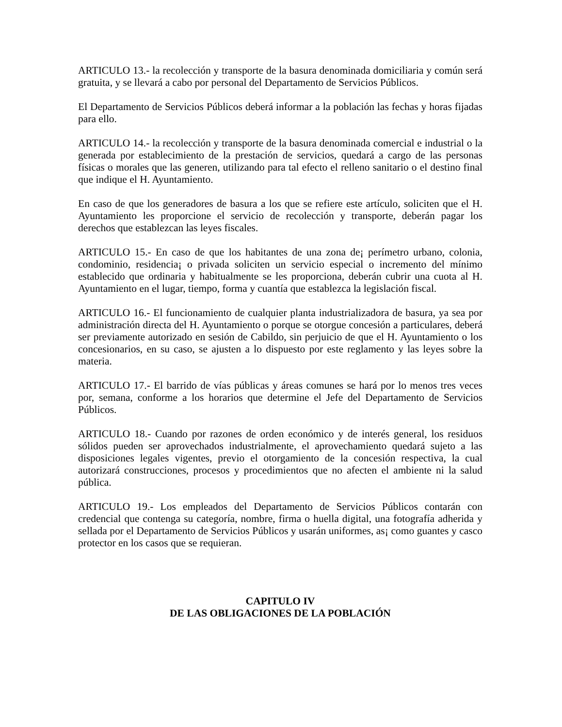ARTICULO 13.- la recolección y transporte de la basura denominada domiciliaria y común será gratuita, y se llevará a cabo por personal del Departamento de Servicios Públicos.
El Departamento de Servicios Públicos deberá informar a la población las fechas y horas fijadas para ello.
ARTICULO 14.- la recolección y transporte de la basura denominada comercial e industrial o la generada por establecimiento de la prestación de servicios, quedará a cargo de las personas físicas o morales que las generen, utilizando para tal efecto el relleno sanitario o el destino final que indique el H. Ayuntamiento.
En caso de que los generadores de basura a los que se refiere este artículo, soliciten que el H. Ayuntamiento les proporcione el servicio de recolección y transporte, deberán pagar los derechos que establezcan las leyes fiscales.
ARTICULO 15.- En caso de que los habitantes de una zona de¡ perímetro urbano, colonia, condominio, residencia¡ o privada soliciten un servicio especial o incremento del mínimo establecido que ordinaria y habitualmente se les proporciona, deberán cubrir una cuota al H. Ayuntamiento en el lugar, tiempo, forma y cuantía que establezca la legislación fiscal.
ARTICULO 16.- El funcionamiento de cualquier planta industrializadora de basura, ya sea por administración directa del H. Ayuntamiento o porque se otorgue concesión a particulares, deberá ser previamente autorizado en sesión de Cabildo, sin perjuicio de que el H. Ayuntamiento o los concesionarios, en su caso, se ajusten a lo dispuesto por este reglamento y las leyes sobre la materia.
ARTICULO 17.- El barrido de vías públicas y áreas comunes se hará por lo menos tres veces por, semana, conforme a los horarios que determine el Jefe del Departamento de Servicios Públicos.
ARTICULO 18.- Cuando por razones de orden económico y de interés general, los residuos sólidos pueden ser aprovechados industrialmente, el aprovechamiento quedará sujeto a las disposiciones legales vigentes, previo el otorgamiento de la concesión respectiva, la cual autorizará construcciones, procesos y procedimientos que no afecten el ambiente ni la salud pública.
ARTICULO 19.- Los empleados del Departamento de Servicios Públicos contarán con credencial que contenga su categoría, nombre, firma o huella digital, una fotografía adherida y sellada por el Departamento de Servicios Públicos y usarán uniformes, as¡ como guantes y casco protector en los casos que se requieran.
CAPITULO IV
DE LAS OBLIGACIONES DE LA POBLACIÓN